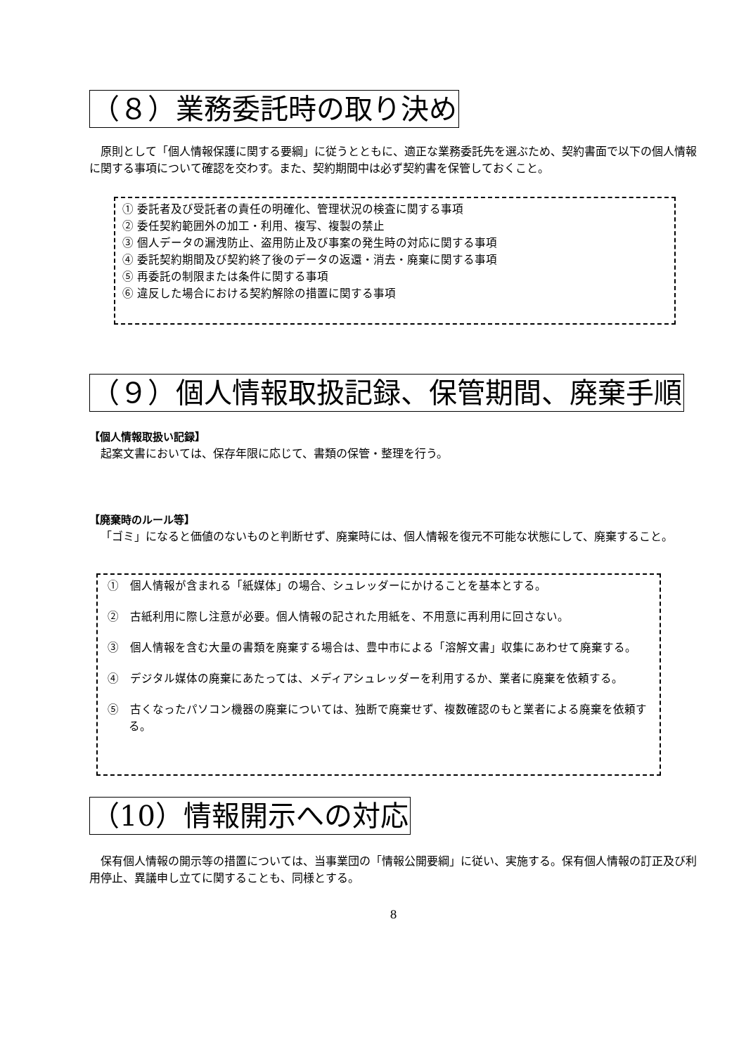（８）業務委託時の取り決め
原則として「個人情報保護に関する要綱」に従うとともに、適正な業務委託先を選ぶため、契約書面で以下の個人情報に関する事項について確認を交わす。また、契約期間中は必ず契約書を保管しておくこと。
① 委託者及び受託者の責任の明確化、管理状況の検査に関する事項
② 委任契約範囲外の加工・利用、複写、複製の禁止
③ 個人データの漏洩防止、盗用防止及び事案の発生時の対応に関する事項
④ 委託契約期間及び契約終了後のデータの返還・消去・廃棄に関する事項
⑤ 再委託の制限または条件に関する事項
⑥ 違反した場合における契約解除の措置に関する事項
（９）個人情報取扱記録、保管期間、廃棄手順
【個人情報取扱い記録】
起案文書においては、保存年限に応じて、書類の保管・整理を行う。
【廃棄時のルール等】
「ゴミ」になると価値のないものと判断せず、廃棄時には、個人情報を復元不可能な状態にして、廃棄すること。
①　個人情報が含まれる「紙媒体」の場合、シュレッダーにかけることを基本とする。
②　古紙利用に際し注意が必要。個人情報の記された用紙を、不用意に再利用に回さない。
③　個人情報を含む大量の書類を廃棄する場合は、豊中市による「溶解文書」収集にあわせて廃棄する。
④　デジタル媒体の廃棄にあたっては、メディアシュレッダーを利用するか、業者に廃棄を依頼する。
⑤　古くなったパソコン機器の廃棄については、独断で廃棄せず、複数確認のもと業者による廃棄を依頼する。
（10）情報開示への対応
保有個人情報の開示等の措置については、当事業団の「情報公開要綱」に従い、実施する。保有個人情報の訂正及び利用停止、異議申し立てに関することも、同様とする。
8